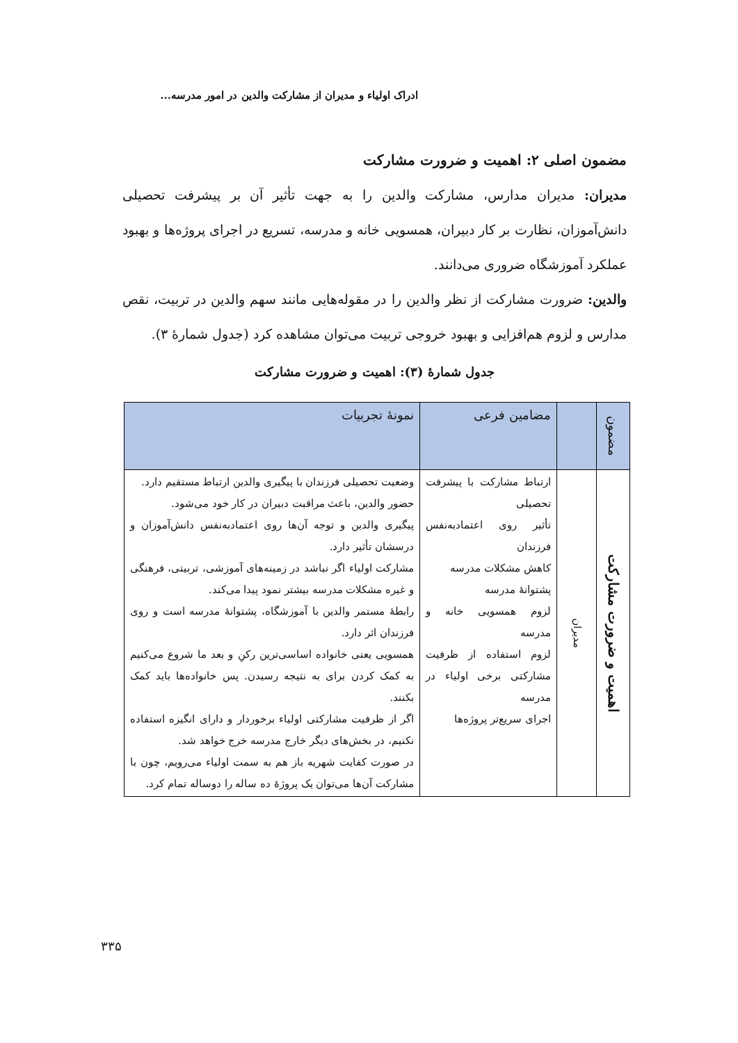ادراک اولیاء و مدیران از مشارکت والدین در امور مدرسه...
مضمون اصلی ۲: اهمیت و ضرورت مشارکت
مدیران: مدیران مدارس، مشارکت والدین را به جهت تأثیر آن بر پیشرفت تحصیلی دانش‌آموزان، نظارت بر کار دبیران، همسویی خانه و مدرسه، تسریع در اجرای پروژه‌ها و بهبود عملکرد آموزشگاه ضروری می‌دانند.
والدین: ضرورت مشارکت از نظر والدین را در مقوله‌هایی مانند سهم والدین در تربیت، نقص مدارس و لزوم هم‌افزایی و بهبود خروجی تربیت می‌توان مشاهده کرد (جدول شمارۀ ۳).
جدول شمارۀ (۳): اهمیت و ضرورت مشارکت
| مضمون | | مضامین فرعی | نمونۀ تجربیات |
| --- | --- | --- | --- |
| اهمیت و ضرورت مشارکت | مدیران | ارتباط مشارکت با پیشرفت تحصیلی تأثیر روی اعتمادبه‌نفس فرزندان کاهش مشکلات مدرسه پشتوانۀ مدرسه لزوم همسویی خانه و مدرسه لزوم استفاده از ظرفیت مشارکتی برخی اولیاء در مدرسه اجرای سریع‌تر پروژه‌ها | وضعیت تحصیلی فرزندان با پیگیری والدین ارتباط مستقیم دارد. حضور والدین، باعث مراقبت دبیران در کار خود می‌شود. پیگیری والدین و توجه آن‌ها روی اعتمادبه‌نفس دانش‌آموزان و درسشان تأثیر دارد. مشارکت اولیاء اگر نباشد در زمینه‌های آموزشی، تربیتی، فرهنگی و غیره مشکلات مدرسه بیشتر نمود پیدا می‌کند. رابطۀ مستمر والدین با آموزشگاه، پشتوانۀ مدرسه است و روی فرزندان اثر دارد. همسویی یعنی خانواده اساسی‌ترین رکنِ و بعد ما شروع می‌کنیم به کمک کردن برای به نتیجه رسیدن. پس خانواده‌ها باید کمک بکنند. اگر از ظرفیت مشارکتی اولیاء برخوردار و دارای انگیزه استفاده نکنیم، در بخش‌های دیگر خارج مدرسه خرج خواهد شد. در صورت کفایت شهریه باز هم به سمت اولیاء می‌رویم، چون با مشارکت آن‌ها می‌توان یک پروژۀ ده ساله را دوساله تمام کرد. |
۳۳۵